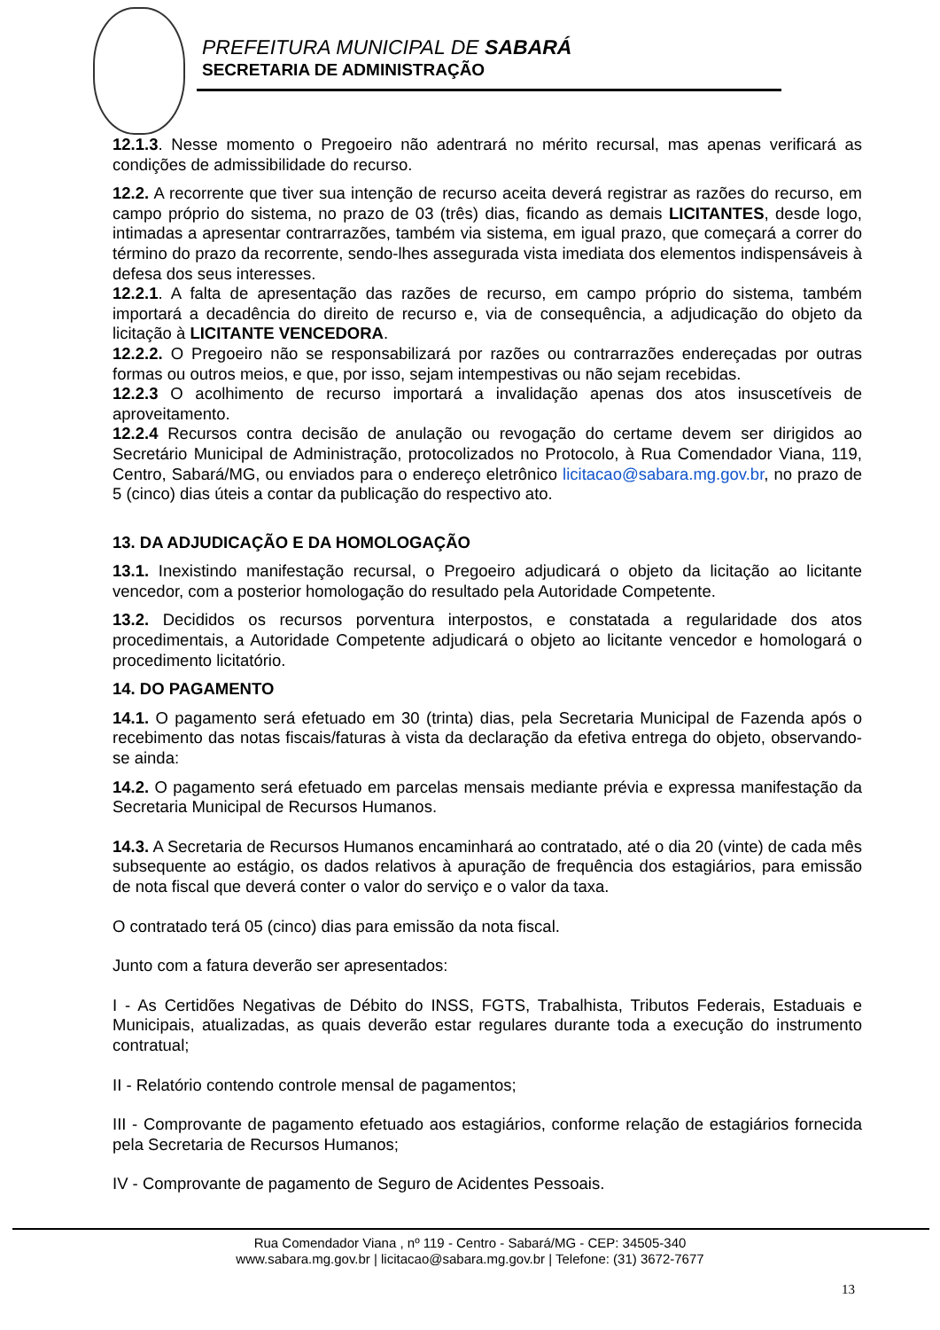PREFEITURA MUNICIPAL DE SABARÁ
SECRETARIA DE ADMINISTRAÇÃO
12.1.3. Nesse momento o Pregoeiro não adentrará no mérito recursal, mas apenas verificará as condições de admissibilidade do recurso.
12.2. A recorrente que tiver sua intenção de recurso aceita deverá registrar as razões do recurso, em campo próprio do sistema, no prazo de 03 (três) dias, ficando as demais LICITANTES, desde logo, intimadas a apresentar contrarrazões, também via sistema, em igual prazo, que começará a correr do término do prazo da recorrente, sendo-lhes assegurada vista imediata dos elementos indispensáveis à defesa dos seus interesses.
12.2.1. A falta de apresentação das razões de recurso, em campo próprio do sistema, também importará a decadência do direito de recurso e, via de consequência, a adjudicação do objeto da licitação à LICITANTE VENCEDORA.
12.2.2. O Pregoeiro não se responsabilizará por razões ou contrarrazões endereçadas por outras formas ou outros meios, e que, por isso, sejam intempestivas ou não sejam recebidas.
12.2.3 O acolhimento de recurso importará a invalidação apenas dos atos insuscetíveis de aproveitamento.
12.2.4 Recursos contra decisão de anulação ou revogação do certame devem ser dirigidos ao Secretário Municipal de Administração, protocolizados no Protocolo, à Rua Comendador Viana, 119, Centro, Sabará/MG, ou enviados para o endereço eletrônico licitacao@sabara.mg.gov.br, no prazo de 5 (cinco) dias úteis a contar da publicação do respectivo ato.
13. DA ADJUDICAÇÃO E DA HOMOLOGAÇÃO
13.1. Inexistindo manifestação recursal, o Pregoeiro adjudicará o objeto da licitação ao licitante vencedor, com a posterior homologação do resultado pela Autoridade Competente.
13.2. Decididos os recursos porventura interpostos, e constatada a regularidade dos atos procedimentais, a Autoridade Competente adjudicará o objeto ao licitante vencedor e homologará o procedimento licitatório.
14. DO PAGAMENTO
14.1. O pagamento será efetuado em 30 (trinta) dias, pela Secretaria Municipal de Fazenda após o recebimento das notas fiscais/faturas à vista da declaração da efetiva entrega do objeto, observando-se ainda:
14.2. O pagamento será efetuado em parcelas mensais mediante prévia e expressa manifestação da Secretaria Municipal de Recursos Humanos.
14.3. A Secretaria de Recursos Humanos encaminhará ao contratado, até o dia 20 (vinte) de cada mês subsequente ao estágio, os dados relativos à apuração de frequência dos estagiários, para emissão de nota fiscal que deverá conter o valor do serviço e o valor da taxa.
O contratado terá 05 (cinco) dias para emissão da nota fiscal.
Junto com a fatura deverão ser apresentados:
I - As Certidões Negativas de Débito do INSS, FGTS, Trabalhista, Tributos Federais, Estaduais e Municipais, atualizadas, as quais deverão estar regulares durante toda a execução do instrumento contratual;
II - Relatório contendo controle mensal de pagamentos;
III - Comprovante de pagamento efetuado aos estagiários, conforme relação de estagiários fornecida pela Secretaria de Recursos Humanos;
IV - Comprovante de pagamento de Seguro de Acidentes Pessoais.
Rua Comendador Viana , nº 119 - Centro - Sabará/MG - CEP: 34505-340
www.sabara.mg.gov.br | licitacao@sabara.mg.gov.br | Telefone: (31) 3672-7677
13